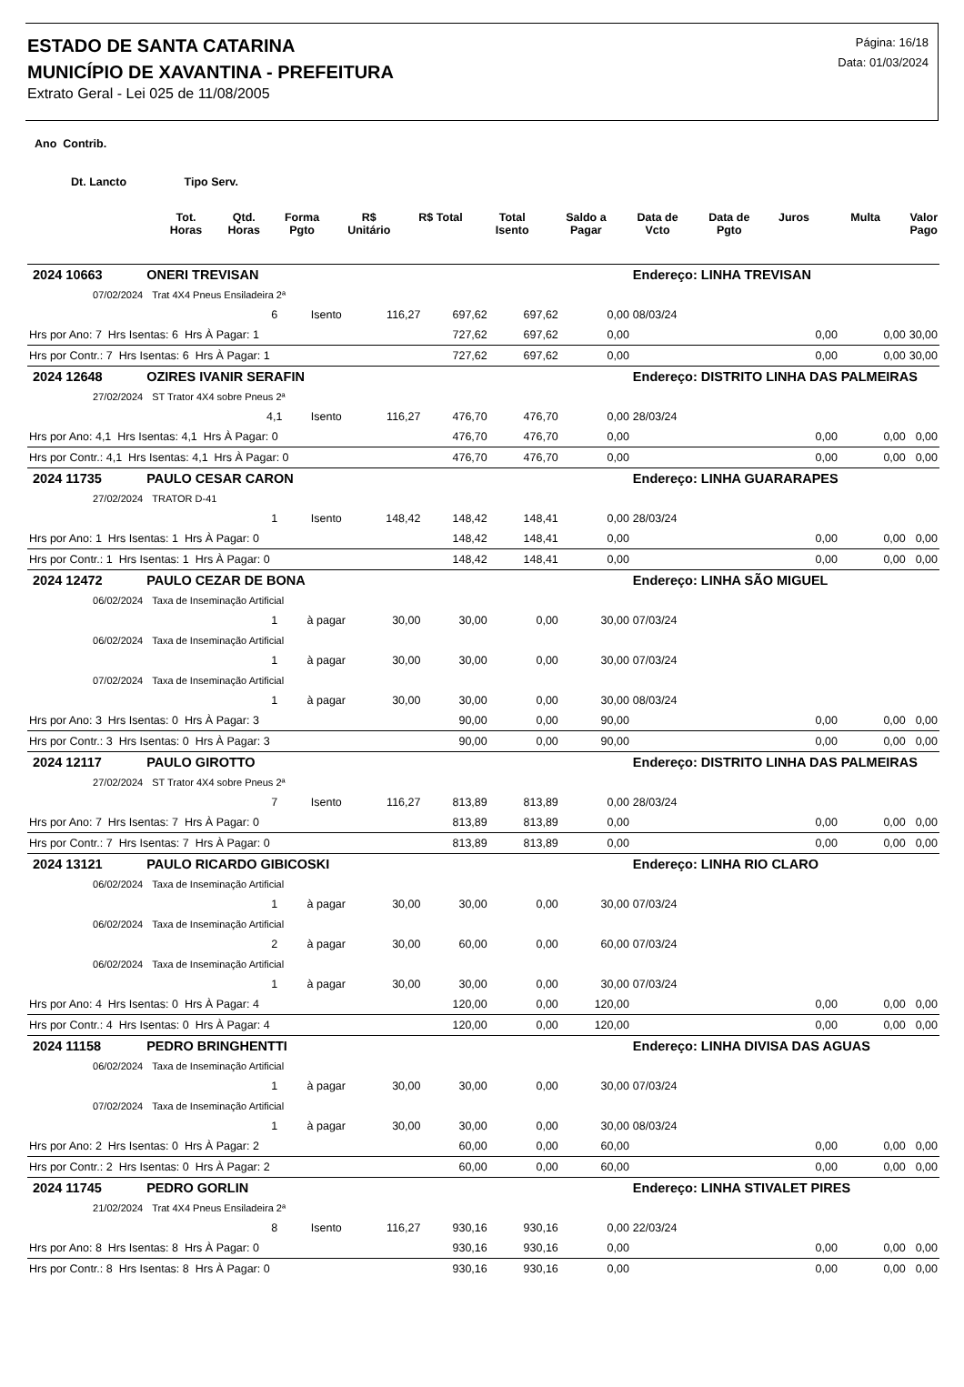ESTADO DE SANTA CATARINA
MUNICÍPIO DE XAVANTINA - PREFEITURA
Extrato Geral - Lei 025 de 11/08/2005
Página: 16/18
Data: 01/03/2024
Ano Contrib.
Dt. Lancto Tipo Serv.
| | Tot. Horas | Qtd. Horas | Forma Pgto | R$ Unitário | R$ Total | Total Isento | Saldo a Pagar | Data de Vcto | Data de Pgto | Juros | Multa | Valor Pago |
| --- | --- | --- | --- | --- | --- | --- | --- | --- | --- | --- | --- | --- |
| 2024 10663 | ONERI TREVISAN | | | | | | | Endereço: LINHA TREVISAN | | | | |
| 07/02/2024 | Trat 4X4 Pneus Ensiladeira 2ª | | | | | | | | | | | |
| | | 6 | Isento | 116,27 | 697,62 | 697,62 | 0,00 | 08/03/24 | | | | |
| Hrs por Ano: 7 Hrs Isentas: 6 Hrs À Pagar: 1 | | | | | 727,62 | 697,62 | 0,00 | | | 0,00 | 0,00 | 30,00 |
| Hrs por Contr.: 7 Hrs Isentas: 6 Hrs À Pagar: 1 | | | | | 727,62 | 697,62 | 0,00 | | | 0,00 | 0,00 | 30,00 |
| 2024 12648 | OZIRES IVANIR SERAFIN | | | | | | | Endereço: DISTRITO LINHA DAS PALMEIRAS | | | | |
| 27/02/2024 | ST Trator 4X4 sobre Pneus 2ª | | | | | | | | | | | |
| | | 4,1 | Isento | 116,27 | 476,70 | 476,70 | 0,00 | 28/03/24 | | | | |
| Hrs por Ano: 4,1 Hrs Isentas: 4,1 Hrs À Pagar: 0 | | | | | 476,70 | 476,70 | 0,00 | | | 0,00 | 0,00 | 0,00 |
| Hrs por Contr.: 4,1 Hrs Isentas: 4,1 Hrs À Pagar: 0 | | | | | 476,70 | 476,70 | 0,00 | | | 0,00 | 0,00 | 0,00 |
| 2024 11735 | PAULO CESAR CARON | | | | | | | Endereço: LINHA GUARARAPES | | | | |
| 27/02/2024 | TRATOR D-41 | | | | | | | | | | | |
| | | 1 | Isento | 148,42 | 148,42 | 148,41 | 0,00 | 28/03/24 | | | | |
| Hrs por Ano: 1 Hrs Isentas: 1 Hrs À Pagar: 0 | | | | | 148,42 | 148,41 | 0,00 | | | 0,00 | 0,00 | 0,00 |
| Hrs por Contr.: 1 Hrs Isentas: 1 Hrs À Pagar: 0 | | | | | 148,42 | 148,41 | 0,00 | | | 0,00 | 0,00 | 0,00 |
| 2024 12472 | PAULO CEZAR DE BONA | | | | | | | Endereço: LINHA SÃO MIGUEL | | | | |
| 06/02/2024 | Taxa de Inseminação Artificial | | | | | | | | | | | |
| | | 1 | à pagar | 30,00 | 30,00 | 0,00 | 30,00 | 07/03/24 | | | | |
| 06/02/2024 | Taxa de Inseminação Artificial | | | | | | | | | | | |
| | | 1 | à pagar | 30,00 | 30,00 | 0,00 | 30,00 | 07/03/24 | | | | |
| 07/02/2024 | Taxa de Inseminação Artificial | | | | | | | | | | | |
| | | 1 | à pagar | 30,00 | 30,00 | 0,00 | 30,00 | 08/03/24 | | | | |
| Hrs por Ano: 3 Hrs Isentas: 0 Hrs À Pagar: 3 | | | | | 90,00 | 0,00 | 90,00 | | | 0,00 | 0,00 | 0,00 |
| Hrs por Contr.: 3 Hrs Isentas: 0 Hrs À Pagar: 3 | | | | | 90,00 | 0,00 | 90,00 | | | 0,00 | 0,00 | 0,00 |
| 2024 12117 | PAULO GIROTTO | | | | | | | Endereço: DISTRITO LINHA DAS PALMEIRAS | | | | |
| 27/02/2024 | ST Trator 4X4 sobre Pneus 2ª | | | | | | | | | | | |
| | | 7 | Isento | 116,27 | 813,89 | 813,89 | 0,00 | 28/03/24 | | | | |
| Hrs por Ano: 7 Hrs Isentas: 7 Hrs À Pagar: 0 | | | | | 813,89 | 813,89 | 0,00 | | | 0,00 | 0,00 | 0,00 |
| Hrs por Contr.: 7 Hrs Isentas: 7 Hrs À Pagar: 0 | | | | | 813,89 | 813,89 | 0,00 | | | 0,00 | 0,00 | 0,00 |
| 2024 13121 | PAULO RICARDO GIBICOSKI | | | | | | | Endereço: LINHA RIO CLARO | | | | |
| 06/02/2024 | Taxa de Inseminação Artificial | | | | | | | | | | | |
| | | 1 | à pagar | 30,00 | 30,00 | 0,00 | 30,00 | 07/03/24 | | | | |
| 06/02/2024 | Taxa de Inseminação Artificial | | | | | | | | | | | |
| | | 2 | à pagar | 30,00 | 60,00 | 0,00 | 60,00 | 07/03/24 | | | | |
| 06/02/2024 | Taxa de Inseminação Artificial | | | | | | | | | | | |
| | | 1 | à pagar | 30,00 | 30,00 | 0,00 | 30,00 | 07/03/24 | | | | |
| Hrs por Ano: 4 Hrs Isentas: 0 Hrs À Pagar: 4 | | | | | 120,00 | 0,00 | 120,00 | | | 0,00 | 0,00 | 0,00 |
| Hrs por Contr.: 4 Hrs Isentas: 0 Hrs À Pagar: 4 | | | | | 120,00 | 0,00 | 120,00 | | | 0,00 | 0,00 | 0,00 |
| 2024 11158 | PEDRO BRINGHENTTI | | | | | | | Endereço: LINHA DIVISA DAS AGUAS | | | | |
| 06/02/2024 | Taxa de Inseminação Artificial | | | | | | | | | | | |
| | | 1 | à pagar | 30,00 | 30,00 | 0,00 | 30,00 | 07/03/24 | | | | |
| 07/02/2024 | Taxa de Inseminação Artificial | | | | | | | | | | | |
| | | 1 | à pagar | 30,00 | 30,00 | 0,00 | 30,00 | 08/03/24 | | | | |
| Hrs por Ano: 2 Hrs Isentas: 0 Hrs À Pagar: 2 | | | | | 60,00 | 0,00 | 60,00 | | | 0,00 | 0,00 | 0,00 |
| Hrs por Contr.: 2 Hrs Isentas: 0 Hrs À Pagar: 2 | | | | | 60,00 | 0,00 | 60,00 | | | 0,00 | 0,00 | 0,00 |
| 2024 11745 | PEDRO GORLIN | | | | | | | Endereço: LINHA STIVALET PIRES | | | | |
| 21/02/2024 | Trat 4X4 Pneus Ensiladeira 2ª | | | | | | | | | | | |
| | | 8 | Isento | 116,27 | 930,16 | 930,16 | 0,00 | 22/03/24 | | | | |
| Hrs por Ano: 8 Hrs Isentas: 8 Hrs À Pagar: 0 | | | | | 930,16 | 930,16 | 0,00 | | | 0,00 | 0,00 | 0,00 |
| Hrs por Contr.: 8 Hrs Isentas: 8 Hrs À Pagar: 0 | | | | | 930,16 | 930,16 | 0,00 | | | 0,00 | 0,00 | 0,00 |